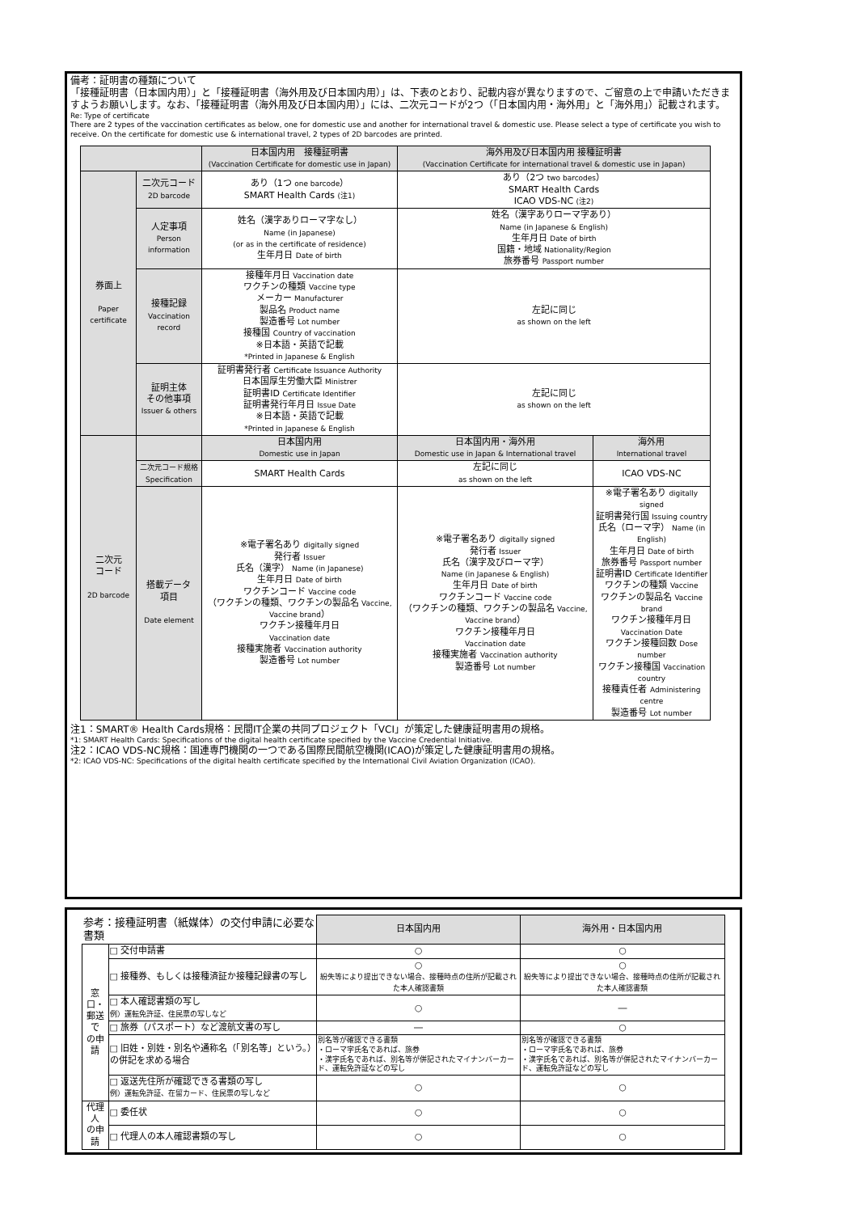備考：証明書の種類について
「接種証明書（日本国内用）」と「接種証明書（海外用及び日本国内用）」は、下表のとおり、記載内容が異なりますので、ご留意の上で申請いただきますようお願いします。なお、「接種証明書（海外用及び日本国内用）」には、二次元コードが2つ（「日本国内用・海外用」と「海外用」）記載されます。
Re: Type of certificate
There are 2 types of the vaccination certificates as below, one for domestic use and another for international travel & domestic use. Please select a type of certificate you wish to receive. On the certificate for domestic use & international travel, 2 types of 2D barcodes are printed.
| | | 日本国内用 接種証明書 (Vaccination Certificate for domestic use in Japan) | 海外用及び日本国内用 接種証明書 (Vaccination Certificate for international travel & domestic use in Japan) | |
| --- | --- | --- | --- | --- |
| 券面上 Paper certificate | 二次元コード 2D barcode | あり（1つ one barcode ） SMART Health Cards (注1) | あり（2つ two barcodes ） SMART Health Cards ICAO VDS-NC (注2) | |
| | 人定事項 Person information | 姓名（漢字ありローマ字なし） Name (in Japanese) (or as in the certificate of residence) 生年月日 Date of birth | 姓名（漢字ありローマ字あり） Name (in Japanese & English) 生年月日 Date of birth 国籍・地域 Nationality/Region 旅券番号 Passport number | |
| | 接種記録 Vaccination record | 接種年月日 Vaccination date ワクチンの種類 Vaccine type メーカー Manufacturer 製品名 Product name 製造番号 Lot number 接種国 Country of vaccination ※日本語・英語で記載 *Printed in Japanese & English | 左記に同じ as shown on the left | |
| | 証明主体 その他事項 Issuer & others | 証明書発行者 Certificate Issuance Authority 日本国厚生労働大臣 Ministrer 証明書ID Certificate Identifier 証明書発行年月日 Issue Date ※日本語・英語で記載 *Printed in Japanese & English | 左記に同じ as shown on the left | |
| 二次元 コード 2D barcode | | 日本国内用 Domestic use in Japan | 日本国内用・海外用 Domestic use in Japan & International travel | 海外用 International travel |
| | 二次元コード規格 Specification | SMART Health Cards | 左記に同じ as shown on the left | ICAO VDS-NC |
| | 搭載データ 項目 Date element | ※電子署名あり digitally signed 発行者 Issuer 氏名（漢字） Name (in Japanese) 生年月日 Date of birth ワクチンコード Vaccine code （ワクチンの種類、ワクチンの製品名 Vaccine, Vaccine brand ） ワクチン接種年月日 Vaccination date 接種実施者 Vaccination authority 製造番号 Lot number | ※電子署名あり digitally signed 発行者 Issuer 氏名（漢字及びローマ字） Name (in Japanese & English) 生年月日 Date of birth ワクチンコード Vaccine code （ワクチンの種類、ワクチンの製品名 Vaccine, Vaccine brand ） ワクチン接種年月日 Vaccination date 接種実施者 Vaccination authority 製造番号 Lot number | ※電子署名あり digitally signed 証明書発行国 Issuing country 氏名（ローマ字） Name (in English) 生年月日 Date of birth 旅券番号 Passport number 証明書ID Certificate Identifier ワクチンの種類 Vaccine ワクチンの製品名 Vaccine brand ワクチン接種年月日 Vaccination Date ワクチン接種回数 Dose number ワクチン接種国 Vaccination country 接種責任者 Administering centre 製造番号 Lot number |
注1：SMART® Health Cards規格：民間IT企業の共同プロジェクト「VCI」が策定した健康証明書用の規格。
*1: SMART Health Cards: Specifications of the digital health certificate specified by the Vaccine Credential Initiative.
注2：ICAO VDS-NC規格：国連専門機関の一つである国際民間航空機関(ICAO)が策定した健康証明書用の規格。
*2: ICAO VDS-NC: Specifications of the digital health certificate specified by the International Civil Aviation Organization (ICAO).
| 参考：接種証明書（紙媒体）の交付申請に必要な書類 | | 日本国内用 | 海外用・日本国内用 |
| --- | --- | --- | --- |
| 窓口・ 郵送で の申請 | □ 交付申請書 | ○ | ○ |
| | □ 接種券、もしくは接種済証か接種記録書の写し | ○ 紛失等により提出できない場合、接種時点の住所が記載された本人確認書類 | ○ 紛失等により提出できない場合、接種時点の住所が記載された本人確認書類 |
| | □ 本人確認書類の写し 例）運転免許証、住民票の写しなど | ○ | ― |
| | □ 旅券（パスポート）など渡航文書の写し | ― | ○ |
| | □ 旧姓・別姓・別名や通称名（「別名等」という。）の併記を求める場合 | 別名等が確認できる書類 ・ローマ字氏名であれば、旅券 ・漢字氏名であれば、別名等が併記されたマイナンバーカード、運転免許証などの写し | 別名等が確認できる書類 ・ローマ字氏名であれば、旅券 ・漢字氏名であれば、別名等が併記されたマイナンバーカード、運転免許証などの写し |
| | □ 返送先住所が確認できる書類の写し 例）運転免許証、在留カード、住民票の写しなど | ○ | ○ |
| 代理人 の申請 | □ 委任状 | ○ | ○ |
| | □ 代理人の本人確認書類の写し | ○ | ○ |